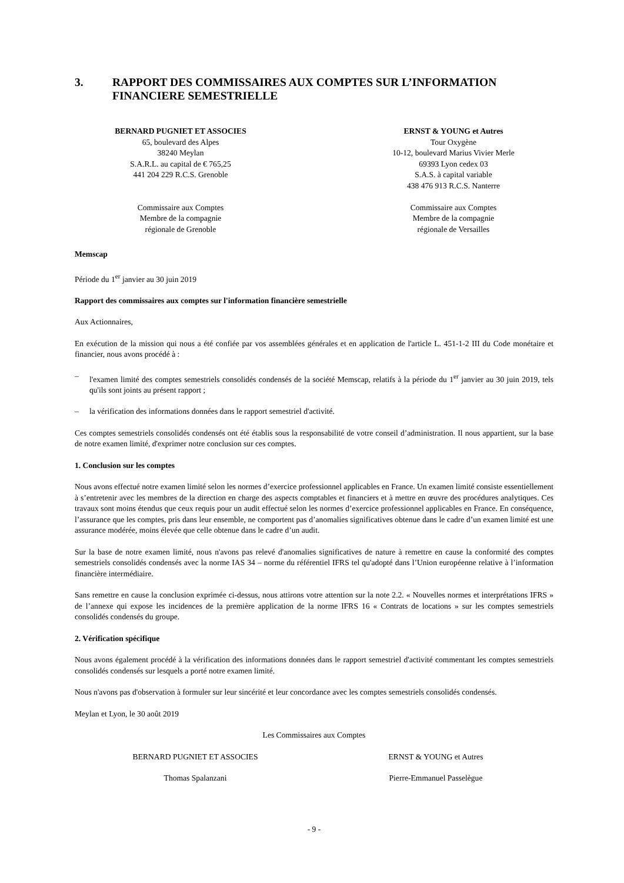3. RAPPORT DES COMMISSAIRES AUX COMPTES SUR L’INFORMATION FINANCIERE SEMESTRIELLE
BERNARD PUGNIET ET ASSOCIES
65, boulevard des Alpes
38240 Meylan
S.A.R.L. au capital de € 765,25
441 204 229 R.C.S. Grenoble
Commissaire aux Comptes
Membre de la compagnie
régionale de Grenoble
ERNST & YOUNG et Autres
Tour Oxygène
10-12, boulevard Marius Vivier Merle
69393 Lyon cedex 03
S.A.S. à capital variable
438 476 913 R.C.S. Nanterre
Commissaire aux Comptes
Membre de la compagnie
régionale de Versailles
Memscap
Période du 1<sup>er</sup> janvier au 30 juin 2019
Rapport des commissaires aux comptes sur l'information financière semestrielle
Aux Actionnaires,
En exécution de la mission qui nous a été confiée par vos assemblées générales et en application de l'article L. 451-1-2 III du Code monétaire et financier, nous avons procédé à :
– l'examen limité des comptes semestriels consolidés condensés de la société Memscap, relatifs à la période du 1<sup>er</sup> janvier au 30 juin 2019, tels qu'ils sont joints au présent rapport ;
– la vérification des informations données dans le rapport semestriel d'activité.
Ces comptes semestriels consolidés condensés ont été établis sous la responsabilité de votre conseil d’administration. Il nous appartient, sur la base de notre examen limité, d'exprimer notre conclusion sur ces comptes.
1. Conclusion sur les comptes
Nous avons effectué notre examen limité selon les normes d’exercice professionnel applicables en France. Un examen limité consiste essentiellement à s’entretenir avec les membres de la direction en charge des aspects comptables et financiers et à mettre en œuvre des procédures analytiques. Ces travaux sont moins étendus que ceux requis pour un audit effectué selon les normes d’exercice professionnel applicables en France. En conséquence, l’assurance que les comptes, pris dans leur ensemble, ne comportent pas d’anomalies significatives obtenue dans le cadre d’un examen limité est une assurance modérée, moins élevée que celle obtenue dans le cadre d’un audit.
Sur la base de notre examen limité, nous n'avons pas relevé d'anomalies significatives de nature à remettre en cause la conformité des comptes semestriels consolidés condensés avec la norme IAS 34 – norme du référentiel IFRS tel qu'adopté dans l’Union européenne relative à l’information financière intermédiaire.
Sans remettre en cause la conclusion exprimée ci-dessus, nous attirons votre attention sur la note 2.2. « Nouvelles normes et interprétations IFRS » de l’annexe qui expose les incidences de la première application de la norme IFRS 16 « Contrats de locations » sur les comptes semestriels consolidés condensés du groupe.
2. Vérification spécifique
Nous avons également procédé à la vérification des informations données dans le rapport semestriel d'activité commentant les comptes semestriels consolidés condensés sur lesquels a porté notre examen limité.
Nous n'avons pas d'observation à formuler sur leur sincérité et leur concordance avec les comptes semestriels consolidés condensés.
Meylan et Lyon, le 30 août 2019
Les Commissaires aux Comptes
BERNARD PUGNIET ET ASSOCIES ERNST & YOUNG et Autres
Thomas Spalanzani Pierre-Emmanuel Passelègue
- 9 -